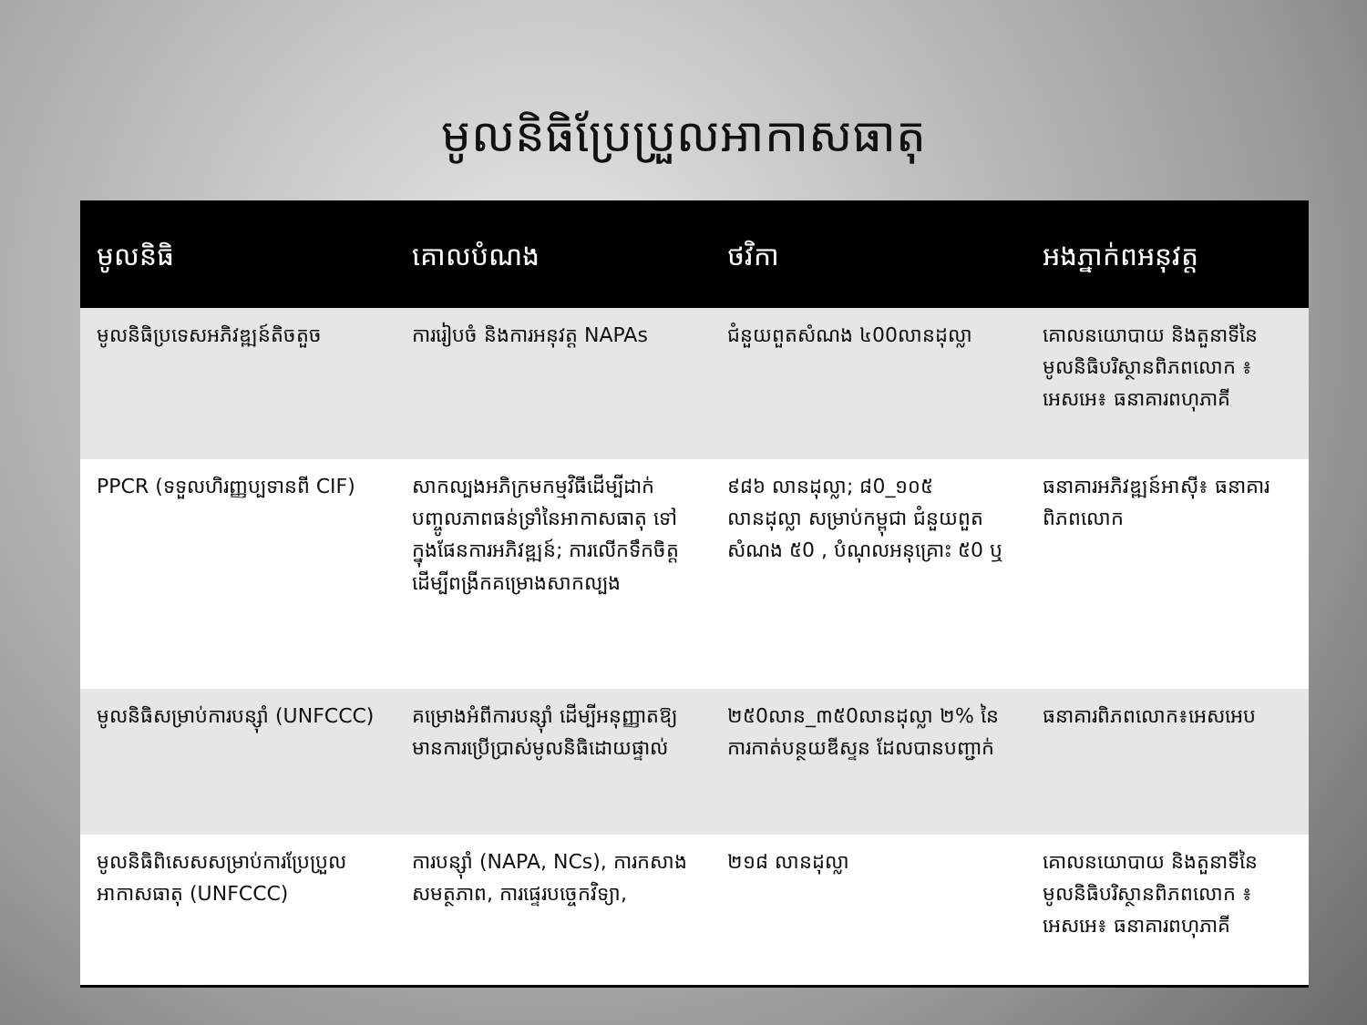មូលនិធិប្រែប្រួលអាកាសធាតុ
| មូលនិធិ | គោលបំណង | ថវិកា | អងភ្នាក់ពអនុវត្ត |
| --- | --- | --- | --- |
| មូលនិធិប្រទេសអភិវឌ្ឍន៍តិចតួច | ការរៀបចំ និងការអនុវត្ត NAPAs | ជំនួយពួតសំណង ៤00លានដុល្លា | គោលនយោបាយ និងតួនាទីនៃមូលនិធិបរិស្ថានពិភពលោក ៖ អេសអេ៖ ធនាគារពហុភាគី |
| PPCR (ទទួលហិរញ្ញប្បទានពី CIF) | សាកល្បងអភិក្រមកម្មវិធីដើម្បីដាក់បញ្ចូលភាពធន់ទ្រាំនៃអាកាសធាតុ ទៅក្នុងផែនការអភិវឌ្ឍន៍; ការលើកទឹកចិត្តដើម្បីពង្រីកគម្រោងសាកល្បង | ៩៨៦ លានដុល្លា; ៨0_១០៥ លានដុល្លា សម្រាប់កម្ពុជា ជំនួយពួតសំណង ៥0 , បំណុលអនុគ្រោះ ៥0 ឬ | ធនាគារអភិវឌ្ឍន៍អាស៊ី៖ ធនាគារពិភពលោក |
| មូលនិធិសម្រាប់ការបន្ស៊ាំ (UNFCCC) | គម្រោងអំពីការបន្ស៊ាំ ដើម្បីអនុញ្ញាតឱ្យមានការប្រើប្រាស់មូលនិធិដោយផ្ទាល់ | ២៥0លាន_៣៥0លានដុល្លា ២% នៃការកាត់បន្ថយឌីស្ទន ដែលបានបញ្ជាក់ | ធនាគារពិភពលោក៖អេសអេប |
| មូលនិធិពិសេសសម្រាប់ការប្រែប្រួលអាកាសធាតុ (UNFCCC) | ការបន្ស៊ាំ (NAPA, NCs), ការកសាងសមត្ថភាព, ការផ្ទេរបច្ចេកវិទ្យា, | ២១៨ លានដុល្លា | គោលនយោបាយ និងតួនាទីនៃមូលនិធិបរិស្ថានពិភពលោក ៖ អេសអេ៖ ធនាគារពហុភាគី |